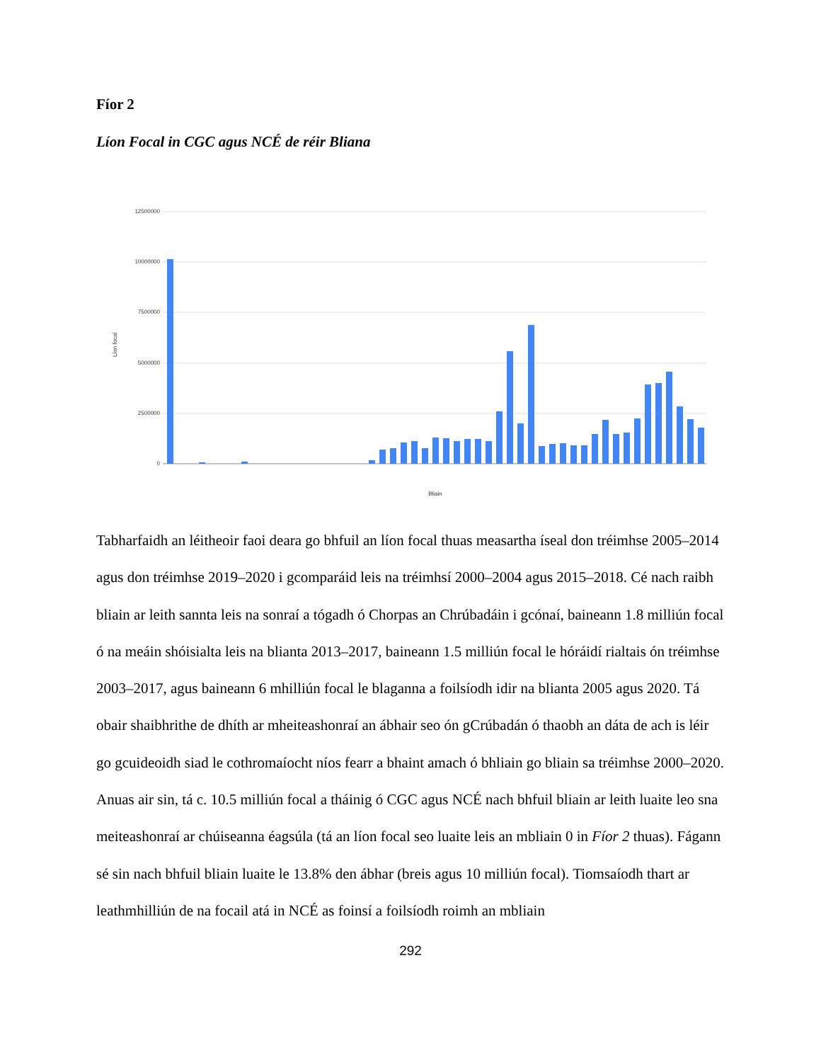Fíor 2
Líon Focal in CGC agus NCÉ de réir Bliana
12500000
10000000
7500000
5000000
2500000
0
Líon focal
Bliain
Tabharfaidh an léitheoir faoi deara go bhfuil an líon focal thuas measartha íseal don tréimhse 2005–2014 agus don tréimhse 2019–2020 i gcomparáid leis na tréimhsí 2000–2004 agus 2015–2018. Cé nach raibh bliain ar leith sannta leis na sonraí a tógadh ó Chorpas an Chrúbadáin i gcónaí, baineann 1.8 milliún focal ó na meáin shóisialta leis na blianta 2013–2017, baineann 1.5 milliún focal le hóráidí rialtais ón tréimhse 2003–2017, agus baineann 6 mhilliún focal le blaganna a foilsíodh idir na blianta 2005 agus 2020. Tá obair shaibhrithe de dhíth ar mheiteashonraí an ábhair seo ón gCrúbadán ó thaobh an dáta de ach is léir go gcuideoidh siad le cothromaíocht níos fearr a bhaint amach ó bhliain go bliain sa tréimhse 2000–2020. Anuas air sin, tá c. 10.5 milliún focal a tháinig ó CGC agus NCÉ nach bhfuil bliain ar leith luaite leo sna meiteashonraí ar chúiseanna éagsúla (tá an líon focal seo luaite leis an mbliain 0 in Fíor 2 thuas). Fágann sé sin nach bhfuil bliain luaite le 13.8% den ábhar (breis agus 10 milliún focal). Tiomsaíodh thart ar leathmhilliún de na focail atá in NCÉ as foinsí a foilsíodh roimh an mbliain
292